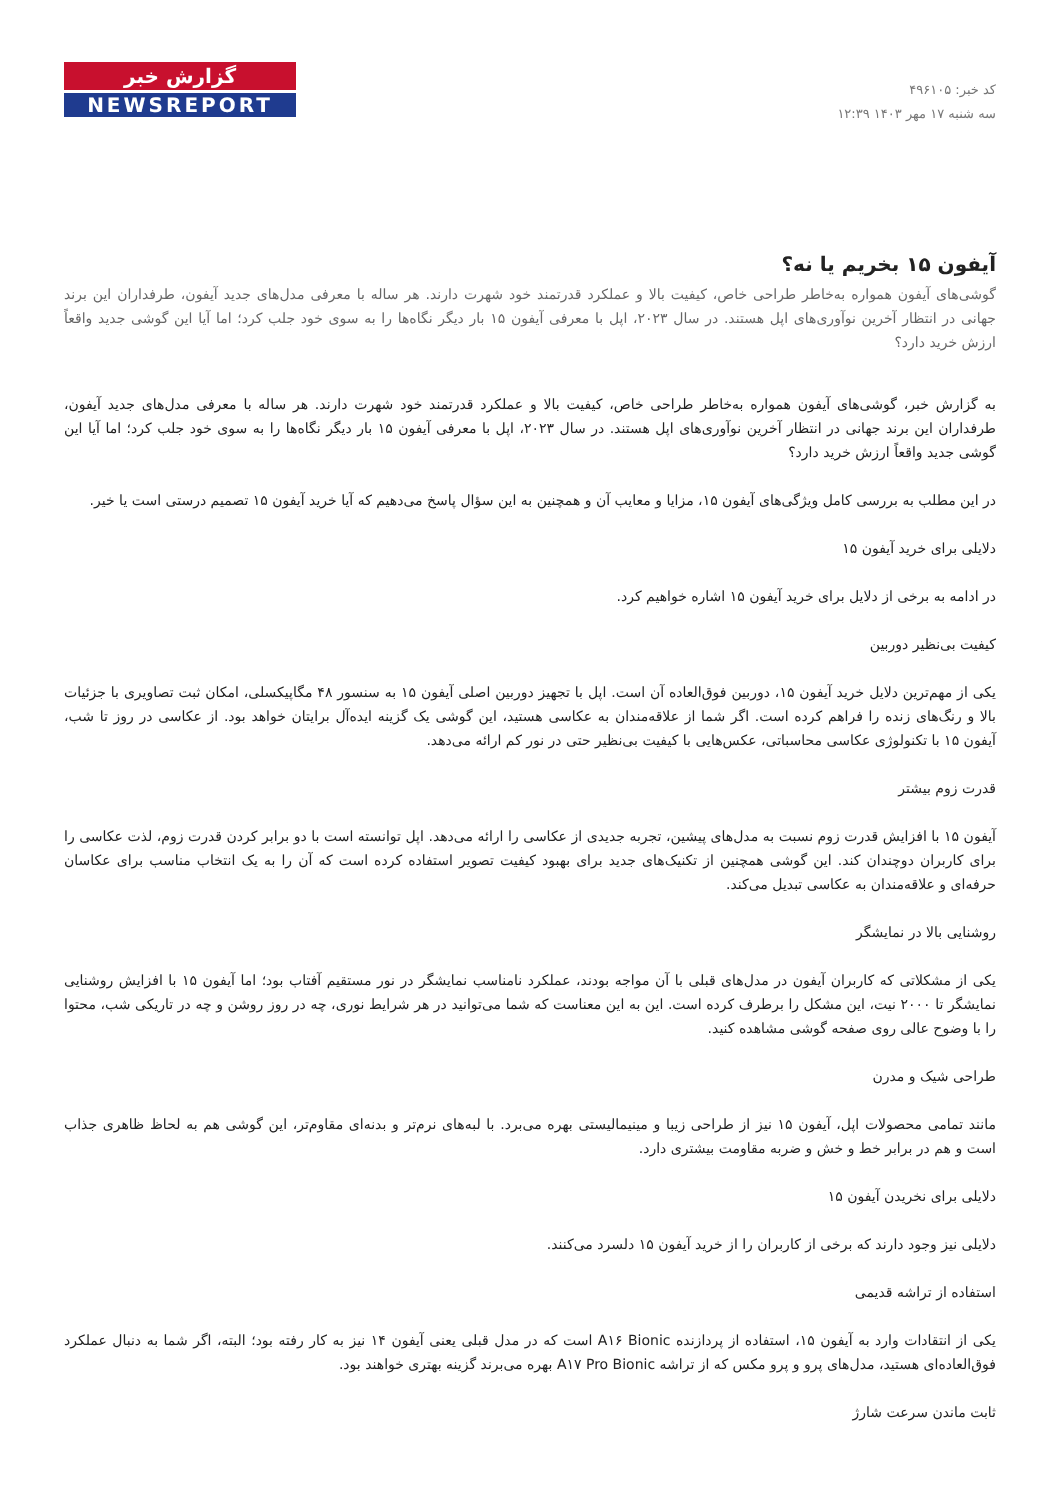کد خبر: ۴۹۶۱۰۵
سه شنبه ۱۷ مهر ۱۴۰۳ ۱۲:۳۹
گزارش خبر
NEWSREPORT
آیفون ۱۵ بخریم یا نه؟
گوشی‌های آیفون همواره به‌خاطر طراحی خاص، کیفیت بالا و عملکرد قدرتمند خود شهرت دارند. هر ساله با معرفی مدل‌های جدید آیفون، طرفداران این برند جهانی در انتظار آخرین نوآوری‌های اپل هستند. در سال ۲۰۲۳، اپل با معرفی آیفون ۱۵ بار دیگر نگاه‌ها را به سوی خود جلب کرد؛ اما آیا این گوشی جدید واقعاً ارزش خرید دارد؟
به گزارش خبر، گوشی‌های آیفون همواره به‌خاطر طراحی خاص، کیفیت بالا و عملکرد قدرتمند خود شهرت دارند. هر ساله با معرفی مدل‌های جدید آیفون، طرفداران این برند جهانی در انتظار آخرین نوآوری‌های اپل هستند. در سال ۲۰۲۳، اپل با معرفی آیفون ۱۵ بار دیگر نگاه‌ها را به سوی خود جلب کرد؛ اما آیا این گوشی جدید واقعاً ارزش خرید دارد؟
در این مطلب به بررسی کامل ویژگی‌های آیفون ۱۵، مزایا و معایب آن و همچنین به این سؤال پاسخ می‌دهیم که آیا خرید آیفون ۱۵ تصمیم درستی است یا خیر.
دلایلی برای خرید آیفون ۱۵
در ادامه به برخی از دلایل برای خرید آیفون ۱۵ اشاره خواهیم کرد.
کیفیت بی‌نظیر دوربین
یکی از مهم‌ترین دلایل خرید آیفون ۱۵، دوربین فوق‌العاده آن است. اپل با تجهیز دوربین اصلی آیفون ۱۵ به سنسور ۴۸ مگاپیکسلی، امکان ثبت تصاویری با جزئیات بالا و رنگ‌های زنده را فراهم کرده است. اگر شما از علاقه‌مندان به عکاسی هستید، این گوشی یک گزینه ایده‌آل برایتان خواهد بود. از عکاسی در روز تا شب، آیفون ۱۵ با تکنولوژی عکاسی محاسباتی، عکس‌هایی با کیفیت بی‌نظیر حتی در نور کم ارائه می‌دهد.
قدرت زوم بیشتر
آیفون ۱۵ با افزایش قدرت زوم نسبت به مدل‌های پیشین، تجربه جدیدی از عکاسی را ارائه می‌دهد. اپل توانسته است با دو برابر کردن قدرت زوم، لذت عکاسی را برای کاربران دوچندان کند. این گوشی همچنین از تکنیک‌های جدید برای بهبود کیفیت تصویر استفاده کرده است که آن را به یک انتخاب مناسب برای عکاسان حرفه‌ای و علاقه‌مندان به عکاسی تبدیل می‌کند.
روشنایی بالا در نمایشگر
یکی از مشکلاتی که کاربران آیفون در مدل‌های قبلی با آن مواجه بودند، عملکرد نامناسب نمایشگر در نور مستقیم آفتاب بود؛ اما آیفون ۱۵ با افزایش روشنایی نمایشگر تا ۲۰۰۰ نیت، این مشکل را برطرف کرده است. این به این معناست که شما می‌توانید در هر شرایط نوری، چه در روز روشن و چه در تاریکی شب، محتوا را با وضوح عالی روی صفحه گوشی مشاهده کنید.
طراحی شیک و مدرن
مانند تمامی محصولات اپل، آیفون ۱۵ نیز از طراحی زیبا و مینیمالیستی بهره می‌برد. با لبه‌های نرم‌تر و بدنه‌ای مقاوم‌تر، این گوشی هم به لحاظ ظاهری جذاب است و هم در برابر خط و خش و ضربه مقاومت بیشتری دارد.
دلایلی برای نخریدن آیفون ۱۵
دلایلی نیز وجود دارند که برخی از کاربران را از خرید آیفون ۱۵ دلسرد می‌کنند.
استفاده از تراشه قدیمی
یکی از انتقادات وارد به آیفون ۱۵، استفاده از پردازنده A۱۶ Bionic است که در مدل قبلی یعنی آیفون ۱۴ نیز به کار رفته بود؛ البته، اگر شما به دنبال عملکرد فوق‌العاده‌ای هستید، مدل‌های پرو و پرو مکس که از تراشه A۱۷ Pro Bionic بهره می‌برند گزینه بهتری خواهند بود.
ثابت ماندن سرعت شارژ